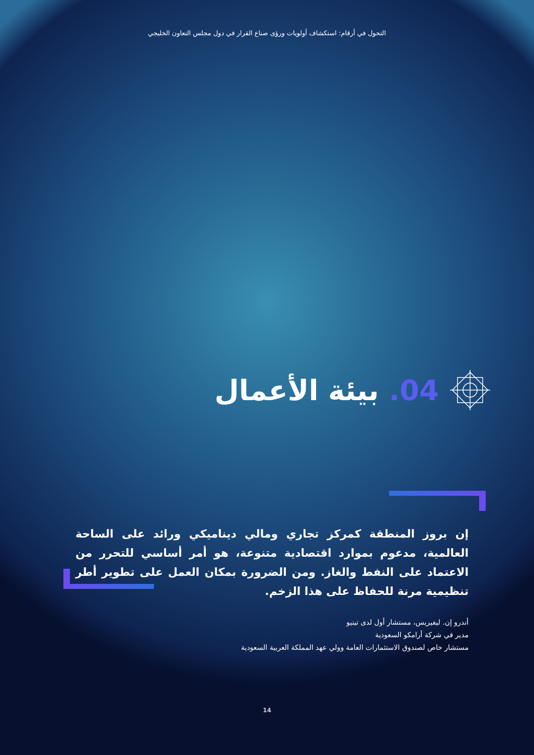التحول في أرقام: استكشاف أولويات ورؤى صناع القرار في دول مجلس التعاون الخليجي
04. بيئة الأعمال
إن بروز المنطقة كمركز تجاري ومالي ديناميكي ورائد على الساحة العالمية، مدعوم بموارد اقتصادية متنوعة، هو أمر أساسي للتحرر من الاعتماد على النفط والغاز. ومن الضرورة بمكان العمل على تطوير أطر تنظيمية مرنة للحفاظ على هذا الزخم.
أندرو إن. ليفيريس، مستشار أول لدى تينيو
مدير في شركة أرامكو السعودية
مستشار خاص لصندوق الاستثمارات العامة وولي عهد المملكة العربية السعودية
14